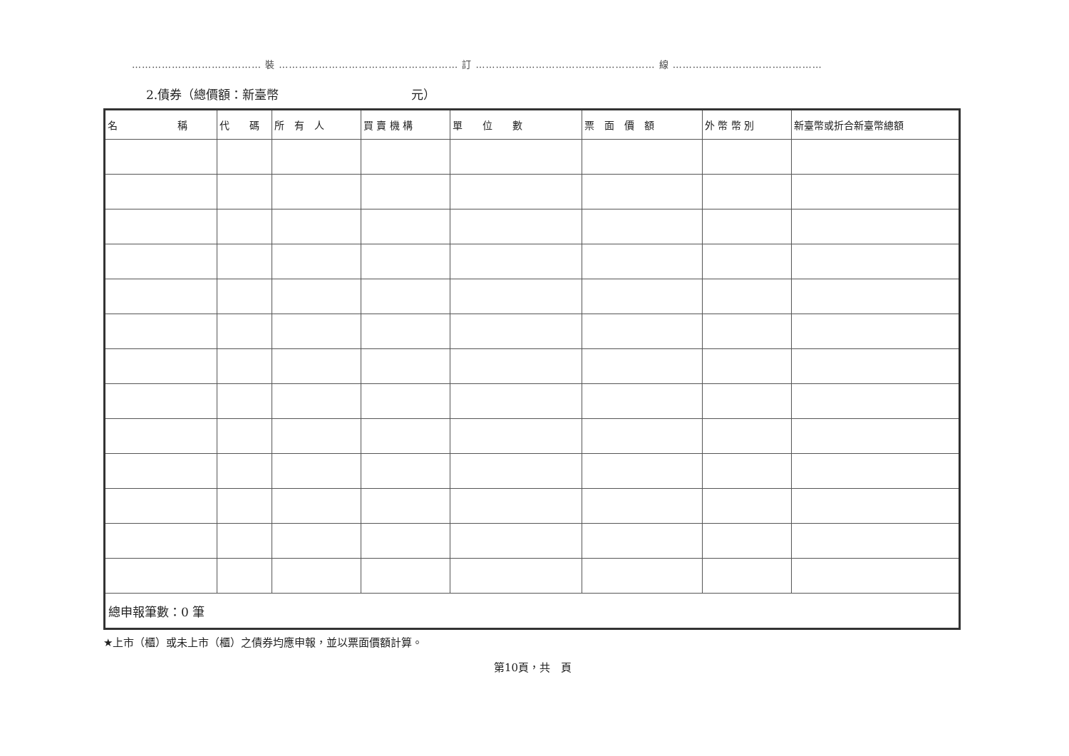………………………………… 裝 ……………………………………………… 訂 ……………………………………………… 線 ………………………………………
2.債券（總價額：新臺幣 元）
| 名 稱 | 代 碼 | 所 有 人 | 買 賣 機 構 | 單 位 數 | 票 面 價 額 | 外 幣 幣 別 | 新臺幣或折合新臺幣總額 |
| --- | --- | --- | --- | --- | --- | --- | --- |
| 總申報筆數：0 筆 | | | | | | | |
★上市（櫃）或未上市（櫃）之債券均應申報，並以票面價額計算。
第10頁，共　頁